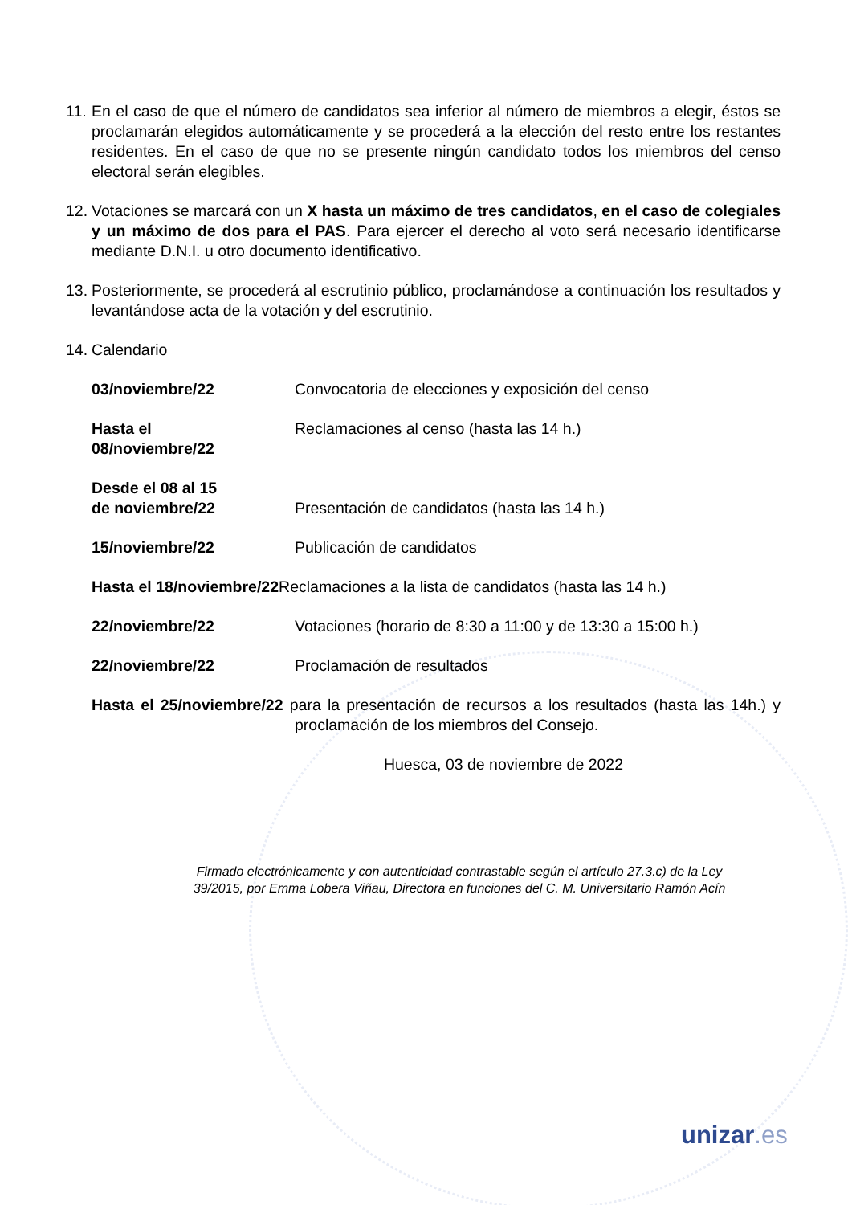11.
En el caso de que el número de candidatos sea inferior al número de miembros a elegir, éstos se proclamarán elegidos automáticamente y se procederá a la elección del resto entre los restantes residentes. En el caso de que no se presente ningún candidato todos los miembros del censo electoral serán elegibles.
12.
Votaciones se marcará con un X hasta un máximo de tres candidatos, en el caso de colegiales y un máximo de dos para el PAS. Para ejercer el derecho al voto será necesario identificarse mediante D.N.I. u otro documento identificativo.
13.
Posteriormente, se procederá al escrutinio público, proclamándose a continuación los resultados y levantándose acta de la votación y del escrutinio.
14.
Calendario
03/noviembre/22 Convocatoria de elecciones y exposición del censo
Hasta el
08/noviembre/22
Reclamaciones al censo (hasta las 14 h.)
Desde el 08 al 15
de noviembre/22
Presentación de candidatos (hasta las 14 h.)
15/noviembre/22 Publicación de candidatos
Hasta el 18/noviembre/22 Reclamaciones a la lista de candidatos (hasta las 14 h.)
22/noviembre/22 Votaciones (horario de 8:30 a 11:00 y de 13:30 a 15:00 h.)
22/noviembre/22 Proclamación de resultados
Hasta el 25/noviembre/22 para la presentación de recursos a los resultados (hasta las 14h.) y proclamación de los miembros del Consejo.
Huesca, 03 de noviembre de 2022
Firmado electrónicamente y con autenticidad contrastable según el artículo 27.3.c) de la Ley
39/2015, por Emma Lobera Viñau, Directora en funciones del C. M. Universitario Ramón Acín
unizar.es